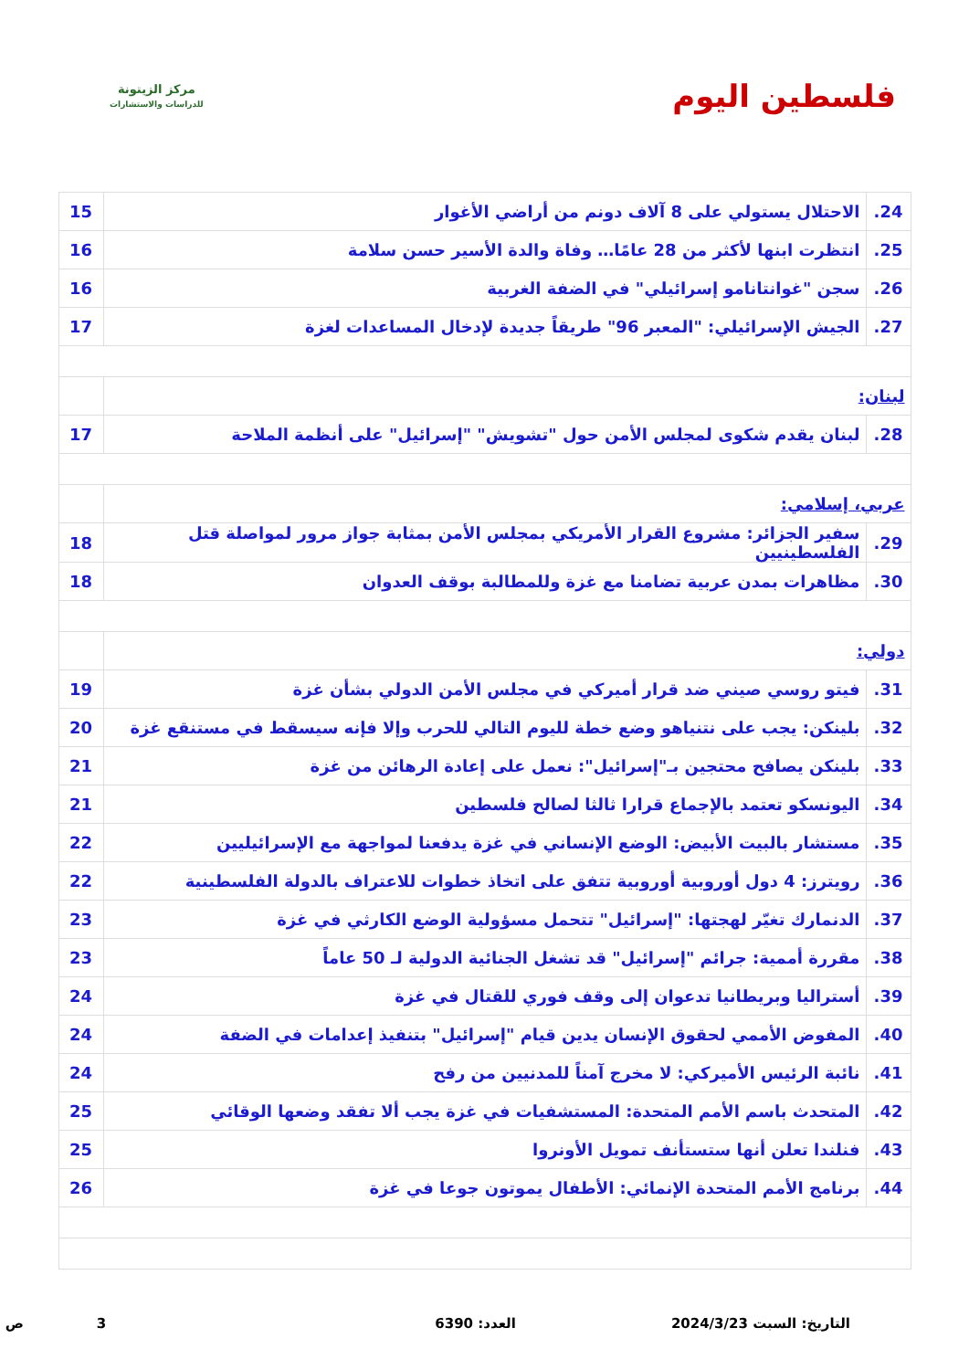فلسطين اليوم
مركز الزيتونة
للدراسات والاستشارات
| 24. | الاحتلال يستولي على 8 آلاف دونم من أراضي الأغوار | 15 |
| 25. | انتظرت ابنها لأكثر من 28 عامًا… وفاة والدة الأسير حسن سلامة | 16 |
| 26. | سجن "غوانتانامو إسرائيلي" في الضفة الغربية | 16 |
| 27. | الجيش الإسرائيلي: "المعبر 96" طريقاً جديدة لإدخال المساعدات لغزة | 17 |
| لبنان: | | |
| 28. | لبنان يقدم شكوى لمجلس الأمن حول "تشويش" "إسرائيل" على أنظمة الملاحة | 17 |
| عربي، إسلامي: | | |
| 29. | سفير الجزائر: مشروع القرار الأمريكي بمجلس الأمن بمثابة جواز مرور لمواصلة قتل الفلسطينيين | 18 |
| 30. | مظاهرات بمدن عربية تضامنا مع غزة وللمطالبة بوقف العدوان | 18 |
| دولي: | | |
| 31. | فيتو روسي صيني ضد قرار أميركي في مجلس الأمن الدولي بشأن غزة | 19 |
| 32. | بلينكن: يجب على نتنياهو وضع خطة لليوم التالي للحرب وإلا فإنه سيسقط في مستنقع غزة | 20 |
| 33. | بلينكن يصافح محتجين بـ"إسرائيل": نعمل على إعادة الرهائن من غزة | 21 |
| 34. | اليونسكو تعتمد بالإجماع قرارا ثالثا لصالح فلسطين | 21 |
| 35. | مستشار بالبيت الأبيض: الوضع الإنساني في غزة يدفعنا لمواجهة مع الإسرائيليين | 22 |
| 36. | رويترز: 4 دول أوروبية أوروبية تتفق على اتخاذ خطوات للاعتراف بالدولة الفلسطينية | 22 |
| 37. | الدنمارك تغيّر لهجتها: "إسرائيل" تتحمل مسؤولية الوضع الكارثي في غزة | 23 |
| 38. | مقررة أممية: جرائم "إسرائيل" قد تشغل الجنائية الدولية لـ 50 عاماً | 23 |
| 39. | أستراليا وبريطانيا تدعوان إلى وقف فوري للقتال في غزة | 24 |
| 40. | المفوض الأممي لحقوق الإنسان يدين قيام "إسرائيل" بتنفيذ إعدامات في الضفة | 24 |
| 41. | نائبة الرئيس الأميركي: لا مخرج آمناً للمدنيين من رفح | 24 |
| 42. | المتحدث باسم الأمم المتحدة: المستشفيات في غزة يجب ألا تفقد وضعها الوقائي | 25 |
| 43. | فنلندا تعلن أنها ستستأنف تمويل الأونروا | 25 |
| 44. | برنامج الأمم المتحدة الإنمائي: الأطفال يموتون جوعا في غزة | 26 |
التاريخ: السبت 2024/3/23 العدد: 6390 3 ص